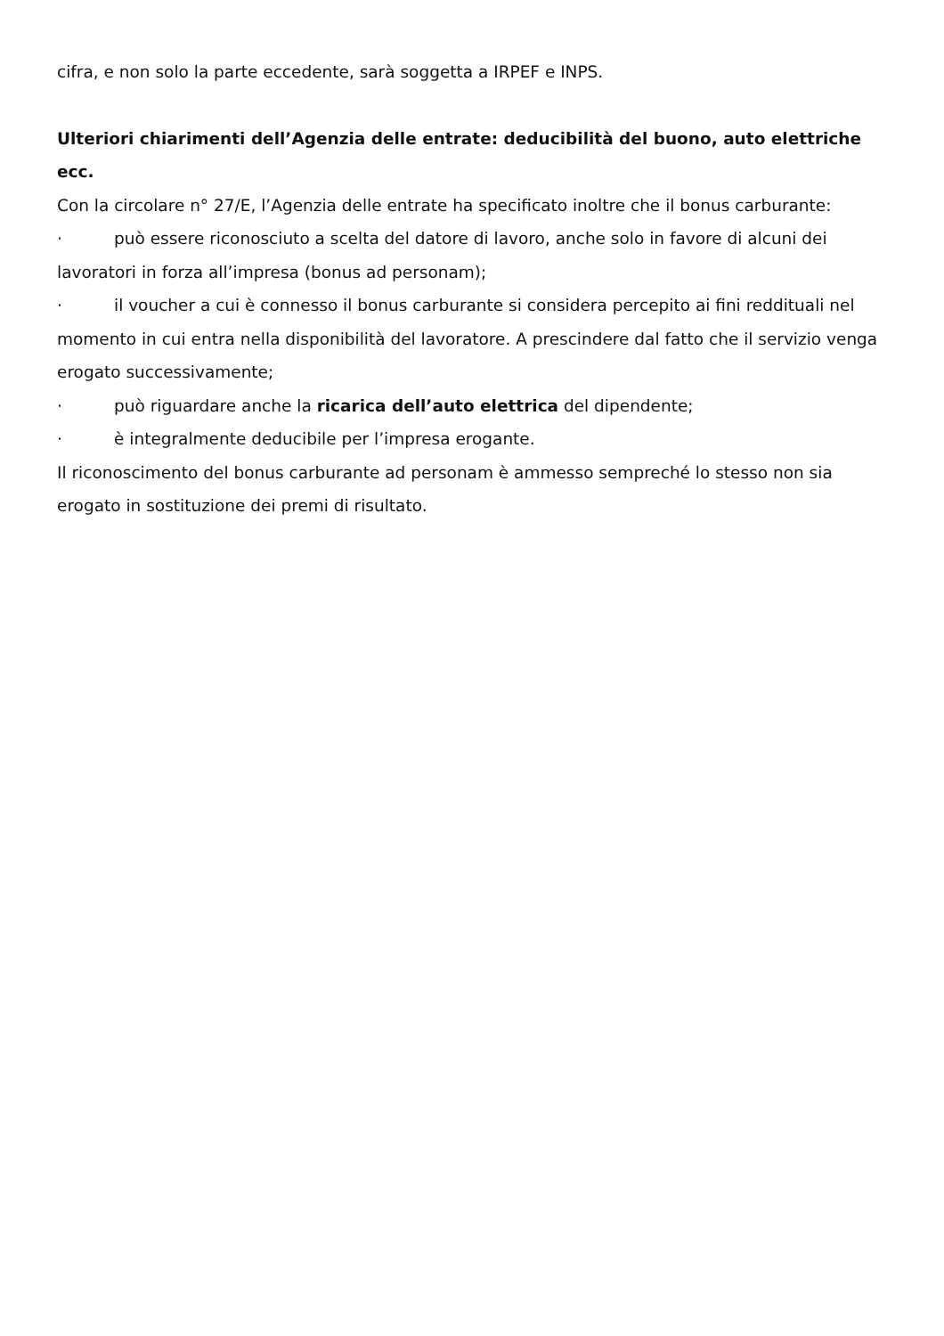cifra, e non solo la parte eccedente, sarà soggetta a IRPEF e INPS.
Ulteriori chiarimenti dell’Agenzia delle entrate: deducibilità del buono, auto elettriche ecc.
Con la circolare n° 27/E, l’Agenzia delle entrate ha specificato inoltre che il bonus carburante:
· può essere riconosciuto a scelta del datore di lavoro, anche solo in favore di alcuni dei lavoratori in forza all’impresa (bonus ad personam);
· il voucher a cui è connesso il bonus carburante si considera percepito ai fini reddituali nel momento in cui entra nella disponibilità del lavoratore. A prescindere dal fatto che il servizio venga erogato successivamente;
· può riguardare anche la ricarica dell’auto elettrica del dipendente;
· è integralmente deducibile per l’impresa erogante.
Il riconoscimento del bonus carburante ad personam è ammesso sempreché lo stesso non sia erogato in sostituzione dei premi di risultato.